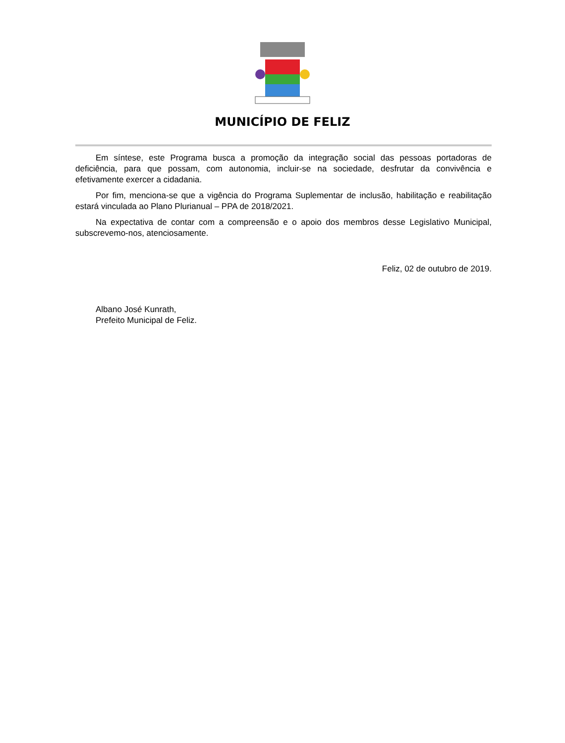MUNICÍPIO DE FELIZ
Em síntese, este Programa busca a promoção da integração social das pessoas portadoras de deficiência, para que possam, com autonomia, incluir-se na sociedade, desfrutar da convivência e efetivamente exercer a cidadania.
Por fim, menciona-se que a vigência do Programa Suplementar de inclusão, habilitação e reabilitação estará vinculada ao Plano Plurianual – PPA de 2018/2021.
Na expectativa de contar com a compreensão e o apoio dos membros desse Legislativo Municipal, subscrevemo-nos, atenciosamente.
Feliz, 02 de outubro de 2019.
Albano José Kunrath,
Prefeito Municipal de Feliz.